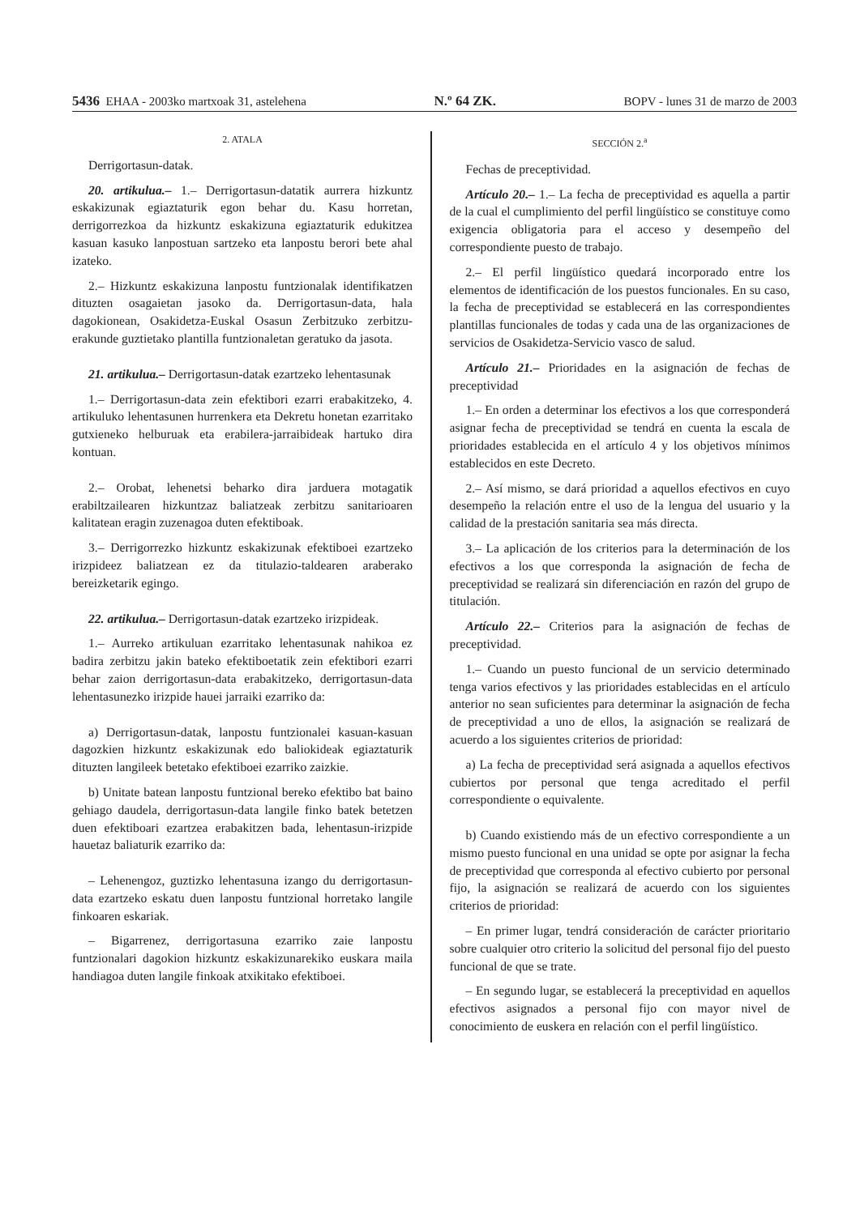5436 EHAA - 2003ko martxoak 31, astelehena N.º 64 ZK. BOPV - lunes 31 de marzo de 2003
2. ATALA
Derrigortasun-datak.
20. artikulua.– 1.– Derrigortasun-datatik aurrera hizkuntz eskakizunak egiaztaturik egon behar du. Kasu horretan, derrigorrezkoa da hizkuntz eskakizuna egiaztaturik edukitzea kasuan kasuko lanpostuan sartzeko eta lanpostu berori bete ahal izateko.
2.– Hizkuntz eskakizuna lanpostu funtzionalak identifikatzen dituzten osagaietan jasoko da. Derrigortasun-data, hala dagokionean, Osakidetza-Euskal Osasun Zerbitzuko zerbitzu-erakunde guztietako plantilla funtzionaletan geratuko da jasota.
21. artikulua.– Derrigortasun-datak ezartzeko lehentasunak
1.– Derrigortasun-data zein efektibori ezarri erabakitzeko, 4. artikuluko lehentasunen hurrenkera eta Dekretu honetan ezarritako gutxieneko helburuak eta erabilera-jarraibideak hartuko dira kontuan.
2.– Orobat, lehenetsi beharko dira jarduera motagatik erabiltzailearen hizkuntzaz baliatzeak zerbitzu sanitarioaren kalitatean eragin zuzenagoa duten efektiboak.
3.– Derrigorrezko hizkuntz eskakizunak efektiboei ezartzeko irizpideez baliatzean ez da titulazio-taldearen araberako bereizketarik egingo.
22. artikulua.– Derrigortasun-datak ezartzeko irizpideak.
1.– Aurreko artikuluan ezarritako lehentasunak nahikoa ez badira zerbitzu jakin bateko efektiboetatik zein efektibori ezarri behar zaion derrigortasun-data erabakitzeko, derrigortasun-data lehentasunezko irizpide hauei jarraiki ezarriko da:
a) Derrigortasun-datak, lanpostu funtzionalei kasuan-kasuan dagozkien hizkuntz eskakizunak edo baliokideak egiaztaturik dituzten langileek betetako efektiboei ezarriko zaizkie.
b) Unitate batean lanpostu funtzional bereko efektibo bat baino gehiago daudela, derrigortasun-data langile finko batek betetzen duen efektiboari ezartzea erabakitzen bada, lehentasun-irizpide hauetaz baliaturik ezarriko da:
– Lehenengoz, guztizko lehentasuna izango du derrigortasun-data ezartzeko eskatu duen lanpostu funtzional horretako langile finkoaren eskariak.
– Bigarrenez, derrigortasuna ezarriko zaie lanpostu funtzionalari dagokion hizkuntz eskakizunarekiko euskara maila handiagoa duten langile finkoak atxikitako efektiboei.
SECCIÓN 2.<sup>a</sup>
Fechas de preceptividad.
Artículo 20.– 1.– La fecha de preceptividad es aquella a partir de la cual el cumplimiento del perfil lingüístico se constituye como exigencia obligatoria para el acceso y desempeño del correspondiente puesto de trabajo.
2.– El perfil lingüístico quedará incorporado entre los elementos de identificación de los puestos funcionales. En su caso, la fecha de preceptividad se establecerá en las correspondientes plantillas funcionales de todas y cada una de las organizaciones de servicios de Osakidetza-Servicio vasco de salud.
Artículo 21.– Prioridades en la asignación de fechas de preceptividad
1.– En orden a determinar los efectivos a los que corresponderá asignar fecha de preceptividad se tendrá en cuenta la escala de prioridades establecida en el artículo 4 y los objetivos mínimos establecidos en este Decreto.
2.– Así mismo, se dará prioridad a aquellos efectivos en cuyo desempeño la relación entre el uso de la lengua del usuario y la calidad de la prestación sanitaria sea más directa.
3.– La aplicación de los criterios para la determinación de los efectivos a los que corresponda la asignación de fecha de preceptividad se realizará sin diferenciación en razón del grupo de titulación.
Artículo 22.– Criterios para la asignación de fechas de preceptividad.
1.– Cuando un puesto funcional de un servicio determinado tenga varios efectivos y las prioridades establecidas en el artículo anterior no sean suficientes para determinar la asignación de fecha de preceptividad a uno de ellos, la asignación se realizará de acuerdo a los siguientes criterios de prioridad:
a) La fecha de preceptividad será asignada a aquellos efectivos cubiertos por personal que tenga acreditado el perfil correspondiente o equivalente.
b) Cuando existiendo más de un efectivo correspondiente a un mismo puesto funcional en una unidad se opte por asignar la fecha de preceptividad que corresponda al efectivo cubierto por personal fijo, la asignación se realizará de acuerdo con los siguientes criterios de prioridad:
– En primer lugar, tendrá consideración de carácter prioritario sobre cualquier otro criterio la solicitud del personal fijo del puesto funcional de que se trate.
– En segundo lugar, se establecerá la preceptividad en aquellos efectivos asignados a personal fijo con mayor nivel de conocimiento de euskera en relación con el perfil lingüístico.